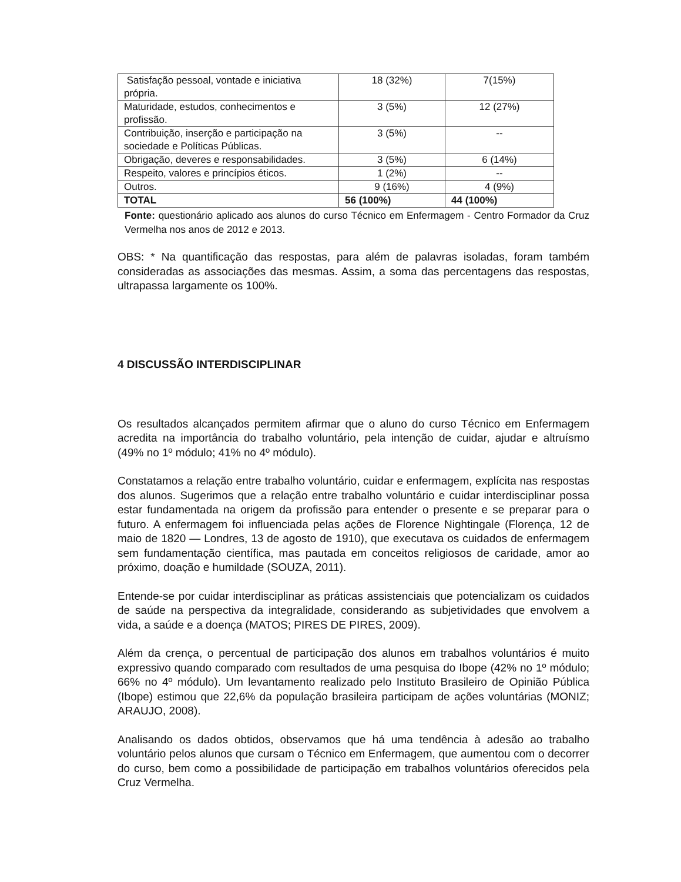| Satisfação pessoal, vontade e iniciativa própria. | 18 (32%) | 7(15%) |
| Maturidade, estudos, conhecimentos e profissão. | 3 (5%) | 12 (27%) |
| Contribuição, inserção e participação na sociedade e Políticas Públicas. | 3 (5%) | -- |
| Obrigação, deveres e responsabilidades. | 3 (5%) | 6 (14%) |
| Respeito, valores e princípios éticos. | 1 (2%) | -- |
| Outros. | 9 (16%) | 4 (9%) |
| TOTAL | 56 (100%) | 44 (100%) |
Fonte: questionário aplicado aos alunos do curso Técnico em Enfermagem - Centro Formador da Cruz Vermelha nos anos de 2012 e 2013.
OBS: * Na quantificação das respostas, para além de palavras isoladas, foram também consideradas as associações das mesmas. Assim, a soma das percentagens das respostas, ultrapassa largamente os 100%.
4 DISCUSSÃO INTERDISCIPLINAR
Os resultados alcançados permitem afirmar que o aluno do curso Técnico em Enfermagem acredita na importância do trabalho voluntário, pela intenção de cuidar, ajudar e altruísmo (49% no 1º módulo; 41% no 4º módulo).
Constatamos a relação entre trabalho voluntário, cuidar e enfermagem, explícita nas respostas dos alunos. Sugerimos que a relação entre trabalho voluntário e cuidar interdisciplinar possa estar fundamentada na origem da profissão para entender o presente e se preparar para o futuro. A enfermagem foi influenciada pelas ações de Florence Nightingale (Florença, 12 de maio de 1820 — Londres, 13 de agosto de 1910), que executava os cuidados de enfermagem sem fundamentação científica, mas pautada em conceitos religiosos de caridade, amor ao próximo, doação e humildade (SOUZA, 2011).
Entende-se por cuidar interdisciplinar as práticas assistenciais que potencializam os cuidados de saúde na perspectiva da integralidade, considerando as subjetividades que envolvem a vida, a saúde e a doença (MATOS; PIRES DE PIRES, 2009).
Além da crença, o percentual de participação dos alunos em trabalhos voluntários é muito expressivo quando comparado com resultados de uma pesquisa do Ibope (42% no 1º módulo; 66% no 4º módulo). Um levantamento realizado pelo Instituto Brasileiro de Opinião Pública (Ibope) estimou que 22,6% da população brasileira participam de ações voluntárias (MONIZ; ARAUJO, 2008).
Analisando os dados obtidos, observamos que há uma tendência à adesão ao trabalho voluntário pelos alunos que cursam o Técnico em Enfermagem, que aumentou com o decorrer do curso, bem como a possibilidade de participação em trabalhos voluntários oferecidos pela Cruz Vermelha.